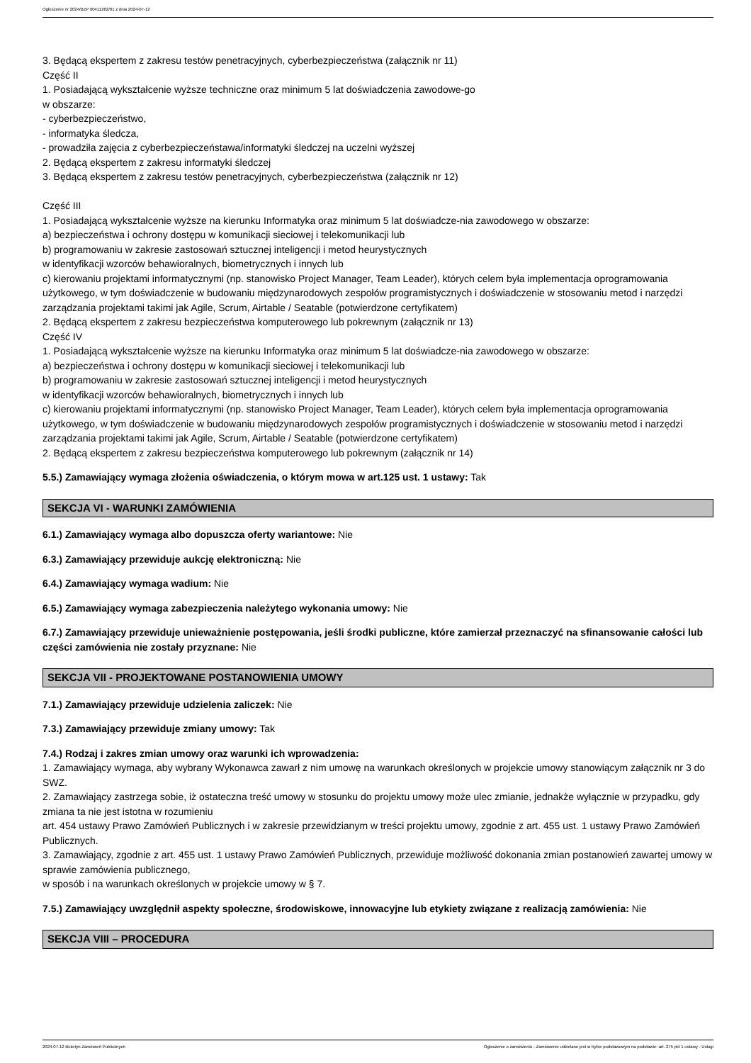Ogłoszenie nr 2024/BZP 00411262/01 z dnia 2024-07-12
3. Będącą ekspertem z zakresu testów penetracyjnych, cyberbezpieczeństwa (załącznik nr 11)
Część II
1. Posiadającą wykształcenie wyższe techniczne oraz minimum 5 lat doświadczenia zawodowe-go
w obszarze:
- cyberbezpieczeństwo,
- informatyka śledcza,
- prowadziła zajęcia z cyberbezpieczeństawa/informatyki śledczej na uczelni wyższej
2. Będącą ekspertem z zakresu informatyki śledczej
3. Będącą ekspertem z zakresu testów penetracyjnych, cyberbezpieczeństwa (załącznik nr 12)
Część III
1. Posiadającą wykształcenie wyższe na kierunku Informatyka oraz minimum 5 lat doświadcze-nia zawodowego w obszarze:
a) bezpieczeństwa i ochrony dostępu w komunikacji sieciowej i telekomunikacji lub
b) programowaniu w zakresie zastosowań sztucznej inteligencji i metod heurystycznych
w identyfikacji wzorców behawioralnych, biometrycznych i innych lub
c) kierowaniu projektami informatycznymi (np. stanowisko Project Manager, Team Leader), których celem była implementacja oprogramowania użytkowego, w tym doświadczenie w budowaniu międzynarodowych zespołów programistycznych i doświadczenie w stosowaniu metod i narzędzi zarządzania projektami takimi jak Agile, Scrum, Airtable / Seatable (potwierdzone certyfikatem)
2. Będącą ekspertem z zakresu bezpieczeństwa komputerowego lub pokrewnym (załącznik nr 13)
Część IV
1. Posiadającą wykształcenie wyższe na kierunku Informatyka oraz minimum 5 lat doświadcze-nia zawodowego w obszarze:
a) bezpieczeństwa i ochrony dostępu w komunikacji sieciowej i telekomunikacji lub
b) programowaniu w zakresie zastosowań sztucznej inteligencji i metod heurystycznych
w identyfikacji wzorców behawioralnych, biometrycznych i innych lub
c) kierowaniu projektami informatycznymi (np. stanowisko Project Manager, Team Leader), których celem była implementacja oprogramowania użytkowego, w tym doświadczenie w budowaniu międzynarodowych zespołów programistycznych i doświadczenie w stosowaniu metod i narzędzi zarządzania projektami takimi jak Agile, Scrum, Airtable / Seatable (potwierdzone certyfikatem)
2. Będącą ekspertem z zakresu bezpieczeństwa komputerowego lub pokrewnym (załącznik nr 14)
5.5.) Zamawiający wymaga złożenia oświadczenia, o którym mowa w art.125 ust. 1 ustawy: Tak
SEKCJA VI - WARUNKI ZAMÓWIENIA
6.1.) Zamawiający wymaga albo dopuszcza oferty wariantowe: Nie
6.3.) Zamawiający przewiduje aukcję elektroniczną: Nie
6.4.) Zamawiający wymaga wadium: Nie
6.5.) Zamawiający wymaga zabezpieczenia należytego wykonania umowy: Nie
6.7.) Zamawiający przewiduje unieważnienie postępowania, jeśli środki publiczne, które zamierzał przeznaczyć na sfinansowanie całości lub części zamówienia nie zostały przyznane: Nie
SEKCJA VII - PROJEKTOWANE POSTANOWIENIA UMOWY
7.1.) Zamawiający przewiduje udzielenia zaliczek: Nie
7.3.) Zamawiający przewiduje zmiany umowy: Tak
7.4.) Rodzaj i zakres zmian umowy oraz warunki ich wprowadzenia:
1. Zamawiający wymaga, aby wybrany Wykonawca zawarł z nim umowę na warunkach określonych w projekcie umowy stanowiącym załącznik nr 3 do SWZ.
2. Zamawiający zastrzega sobie, iż ostateczna treść umowy w stosunku do projektu umowy może ulec zmianie, jednakże wyłącznie w przypadku, gdy zmiana ta nie jest istotna w rozumieniu
art. 454 ustawy Prawo Zamówień Publicznych i w zakresie przewidzianym w treści projektu umowy, zgodnie z art. 455 ust. 1 ustawy Prawo Zamówień Publicznych.
3. Zamawiający, zgodnie z art. 455 ust. 1 ustawy Prawo Zamówień Publicznych, przewiduje możliwość dokonania zmian postanowień zawartej umowy w sprawie zamówienia publicznego,
w sposób i na warunkach określonych w projekcie umowy w § 7.
7.5.) Zamawiający uwzględnił aspekty społeczne, środowiskowe, innowacyjne lub etykiety związane z realizacją zamówienia: Nie
SEKCJA VIII – PROCEDURA
2024-07-12 Biuletyn Zamówień Publicznych Ogłoszenie o zamówieniu - Zamówienie udzielane jest w trybie podstawowym na podstawie: art. 275 pkt 1 ustawy - Usługi